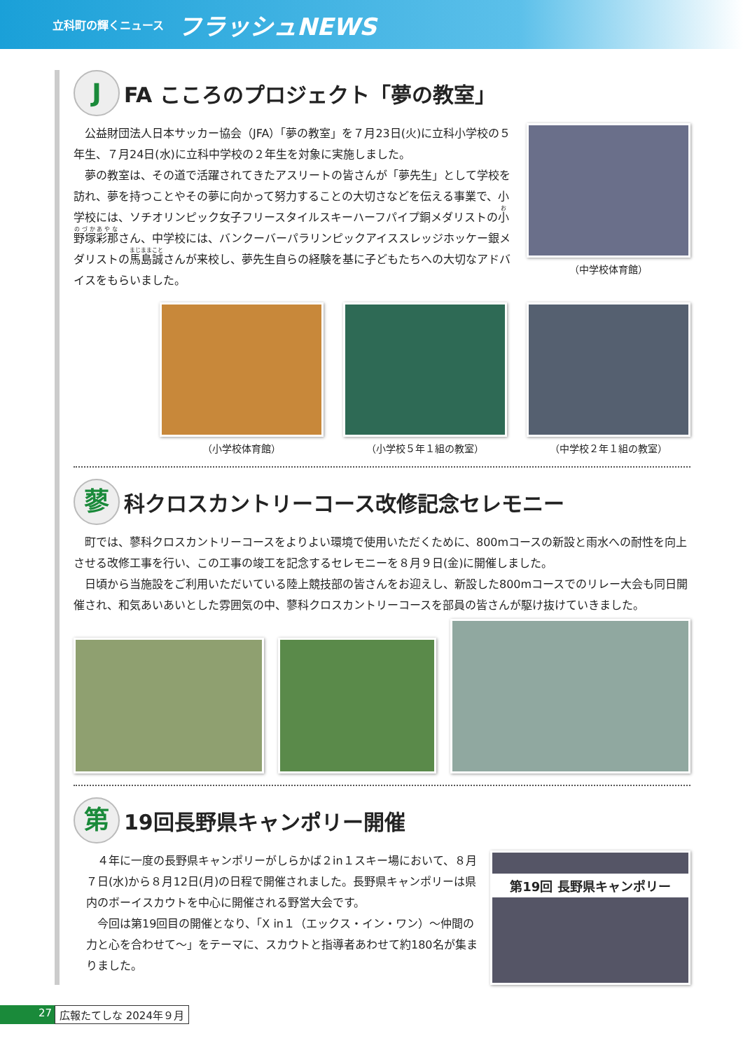立科町の輝くニュース フラッシュNEWS
J FA こころのプロジェクト「夢の教室」
公益財団法人日本サッカー協会（JFA）「夢の教室」を７月23日(火)に立科小学校の５年生、７月24日(水)に立科中学校の２年生を対象に実施しました。
夢の教室は、その道で活躍されてきたアスリートの皆さんが「夢先生」として学校を訪れ、夢を持つことやその夢に向かって努力することの大切さなどを伝える事業で、小学校には、ソチオリンピック女子フリースタイルスキーハーフパイプ銅メダリストの小野塚彩那さん、中学校には、バンクーバーパラリンピックアイススレッジホッケー銀メダリストの馬島誠さんが来校し、夢先生自らの経験を基に子どもたちへの大切なアドバイスをもらいました。
（中学校体育館）
（小学校体育館） （小学校５年１組の教室） （中学校２年１組の教室）
蓼科クロスカントリーコース改修記念セレモニー
町では、蓼科クロスカントリーコースをよりよい環境で使用いただくために、800mコースの新設と雨水への耐性を向上させる改修工事を行い、この工事の竣工を記念するセレモニーを８月９日(金)に開催しました。
日頃から当施設をご利用いただいている陸上競技部の皆さんをお迎えし、新設した800mコースでのリレー大会も同日開催され、和気あいあいとした雰囲気の中、蓼科クロスカントリーコースを部員の皆さんが駆け抜けていきました。
第 19回長野県キャンポリー開催
４年に一度の長野県キャンポリーがしらかば２in１スキー場において、８月７日(水)から８月12日(月)の日程で開催されました。長野県キャンポリーは県内のボーイスカウトを中心に開催される野営大会です。
今回は第19回目の開催となり、「X in１（エックス・イン・ワン）～仲間の力と心を合わせて～」をテーマに、スカウトと指導者あわせて約180名が集まりました。
第19回 長野県キャンポリー
27 広報たてしな 2024年９月